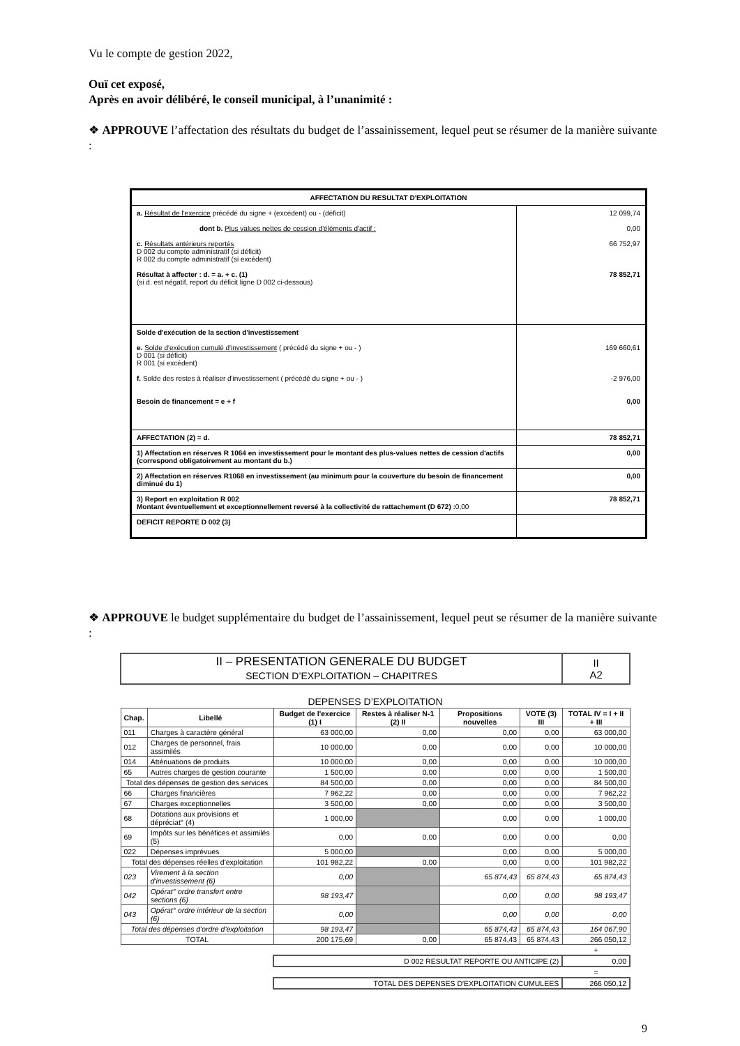Vu le compte de gestion 2022,
Ouï cet exposé,
Après en avoir délibéré, le conseil municipal, à l’unanimité :
❖ APPROUVE l’affectation des résultats du budget de l’assainissement, lequel peut se résumer de la manière suivante :
| AFFECTATION DU RESULTAT D'EXPLOITATION | |
| a. Résultat de l'exercice précédé du signe + (excédent) ou - (déficit) dont b. Plus values nettes de cession d'éléments d'actif : c. Résultats antérieurs reportés D 002 du compte administratif (si déficit) R 002 du compte administratif (si excédent) Résultat à affecter : d. = a. + c. (1) (si d. est négatif, report du déficit ligne D 002 ci-dessous) | 12 099,74 0,00 66 752,97 78 852,71 |
| Solde d'exécution de la section d'investissement e. Solde d'exécution cumulé d'investissement ( précédé du signe + ou - ) D 001 (si déficit) R 001 (si excédent) f. Solde des restes à réaliser d'investissement ( précédé du signe + ou - ) Besoin de financement = e + f | 169 660,61 -2 976,00 0,00 |
| AFFECTATION (2) = d. | 78 852,71 |
| 1) Affectation en réserves R 1064 en investissement pour le montant des plus-values nettes de cession d'actifs (correspond obligatoirement au montant du b.) | 0,00 |
| 2) Affectation en réserves R1068 en investissement (au minimum pour la couverture du besoin de financement diminué du 1) | 0,00 |
| 3) Report en exploitation R 002 Montant éventuellement et exceptionnellement reversé à la collectivité de rattachement (D 672) : 0,00 | 78 852,71 |
| DEFICIT REPORTE D 002 (3) | |
❖ APPROUVE le budget supplémentaire du budget de l’assainissement, lequel peut se résumer de la manière suivante :
| II – PRESENTATION GENERALE DU BUDGET SECTION D’EXPLOITATION – CHAPITRES | | | | | | II A2 |
| DEPENSES D’EXPLOITATION | | | | | | |
| Chap. | Libellé | Budget de l'exercice (1) I | Restes à réaliser N-1 (2) II | Propositions nouvelles | VOTE (3) III | TOTAL IV = I + II + III |
| 011 | Charges à caractère général | 63 000,00 | 0,00 | 0,00 | 0,00 | 63 000,00 |
| 012 | Charges de personnel, frais assimilés | 10 000,00 | 0,00 | 0,00 | 0,00 | 10 000,00 |
| 014 | Atténuations de produits | 10 000,00 | 0,00 | 0,00 | 0,00 | 10 000,00 |
| 65 | Autres charges de gestion courante | 1 500,00 | 0,00 | 0,00 | 0,00 | 1 500,00 |
| Total des dépenses de gestion des services | | 84 500,00 | 0,00 | 0,00 | 0,00 | 84 500,00 |
| 66 | Charges financières | 7 962,22 | 0,00 | 0,00 | 0,00 | 7 962,22 |
| 67 | Charges exceptionnelles | 3 500,00 | 0,00 | 0,00 | 0,00 | 3 500,00 |
| 68 | Dotations aux provisions et dépréciat° (4) | 1 000,00 | | 0,00 | 0,00 | 1 000,00 |
| 69 | Impôts sur les bénéfices et assimilés (5) | 0,00 | 0,00 | 0,00 | 0,00 | 0,00 |
| 022 | Dépenses imprévues | 5 000,00 | | 0,00 | 0,00 | 5 000,00 |
| Total des dépenses réelles d'exploitation | | 101 982,22 | 0,00 | 0,00 | 0,00 | 101 982,22 |
| 023 | Virement à la section d'investissement (6) | 0,00 | | 65 874,43 | 65 874,43 | 65 874,43 |
| 042 | Opérat° ordre transfert entre sections (6) | 98 193,47 | | 0,00 | 0,00 | 98 193,47 |
| 043 | Opérat° ordre intérieur de la section (6) | 0,00 | | 0,00 | 0,00 | 0,00 |
| Total des dépenses d'ordre d'exploitation | | 98 193,47 | | 65 874,43 | 65 874,43 | 164 067,90 |
| TOTAL | | 200 175,69 | 0,00 | 65 874,43 | 65 874,43 | 266 050,12 |
| | | | | | | + |
| | | D 002 RESULTAT REPORTE OU ANTICIPE (2) | | | | 0,00 |
| | | | | | | = |
| | | TOTAL DES DEPENSES D'EXPLOITATION CUMULEES | | | | 266 050,12 |
9